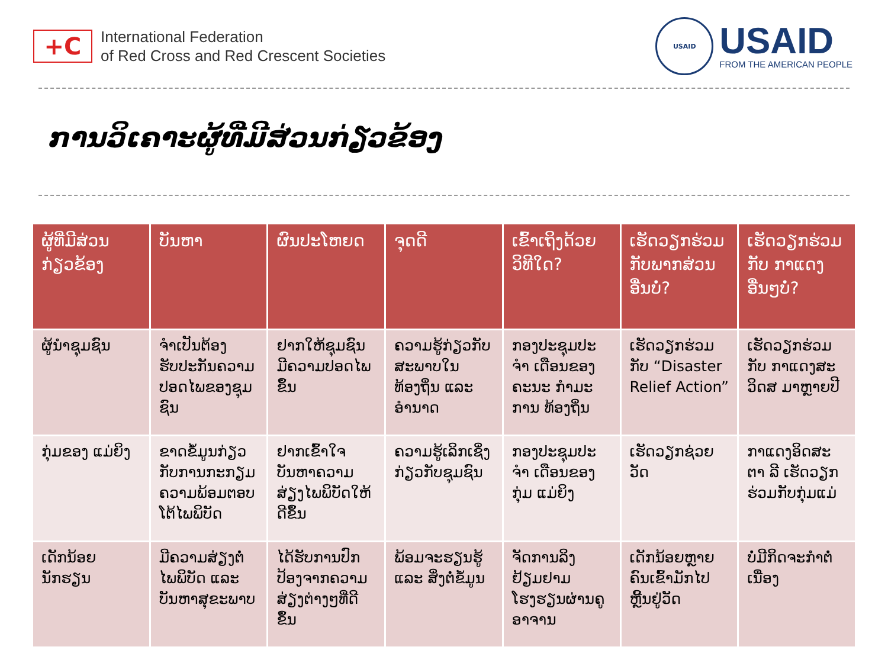+C
International Federation
of Red Cross and Red Crescent Societies
USAID
USAID
FROM THE AMERICAN PEOPLE
ການວິເຄາະຜູ້ທີ່ມີສ່ວນກ່ຽວຂ້ອງ
| ຜູ້ທີ່ມີສ່ວນ ກ່ຽວຂ້ອງ | ບັນຫາ | ຜົນປະໂຫຍດ | ຈຸດດີ | ເຂົ້າເຖິງດ້ວຍ ວິທີໃດ? | ເຮັດວຽກຮ່ວມ ກັບພາກສ່ວນ ອື່ນບໍ່? | ເຮັດວຽກຮ່ວມ ກັບ ກາແດງ ອື່ນໆບໍ່? |
| --- | --- | --- | --- | --- | --- | --- |
| ຜູ້ນໍາຊຸມຊົນ | ຈໍາເປັນຕ້ອງ ຮັບປະກັນຄວາມ ປອດໄພຂອງຊຸມ ຊົນ | ຢາກໃຫ້ຊຸມຊົນ ມີຄວາມປອດໄພ ຂຶ້ນ | ຄວາມຮູ້ກ່ຽວກັບ ສະພາບໃນ ທ້ອງຖິ່ນ ແລະ ອໍານາດ | ກອງປະຊຸມປະຈໍາ ເດືອນຂອງຄະນະ ກໍາມະການ ທ້ອງຖິ່ນ | ເຮັດວຽກຮ່ວມ ກັບ “Disaster Relief Action” | ເຮັດວຽກຮ່ວມ ກັບ ກາແດງສະ ວິດສ ມາຫຼາຍປີ |
| ກຸ່ມຂອງ ແມ່ຍິງ | ຂາດຂໍ້ມູນກ່ຽວ ກັບການກະກຽມ ຄວາມພ້ອມຕອບ ໂຕ້ໄພພິບັດ | ຢາກເຂົ້າໃຈ ບັນຫາຄວາມ ສ່ຽງໄພພິບັດໃຫ້ ດີຂຶ້ນ | ຄວາມຮູ້ເລິກເຊິ່ງ ກ່ຽວກັບຊຸມຊົນ | ກອງປະຊຸມປະຈໍາ ເດືອນຂອງກຸ່ມ ແມ່ຍິງ | ເຮັດວຽກຊ່ວຍ ວັດ | ກາແດງອິດສະຕາ ລີ ເຮັດວຽກ ຮ່ວມກັບກຸ່ມແມ່ |
| ເດັກນ້ອຍ ນັກຮຽນ | ມີຄວາມສ່ຽງຕໍ່ ໄພພິບັດ ແລະ ບັນຫາສຸຂະພາບ | ໄດ້ຮັບການປົກ ປ້ອງຈາກຄວາມ ສ່ຽງຕ່າງໆທີ່ດີ ຂຶ້ນ | ພ້ອມຈະຮຽນຮູ້ ແລະ ສິ່ງຕໍ່ຂໍ້ມູນ | ຈັດການລິງ ຢ້ຽມຢາມ ໂຮງຮຽນຜ່ານຄູ ອາຈານ | ເດັກນ້ອຍຫຼາຍ ຄົນເຂົ້າມັກໄປ ຫຼີ້ນຢູ່ວັດ | ບໍ່ມີກິດຈະກໍາຕໍ່ ເນື່ອງ |